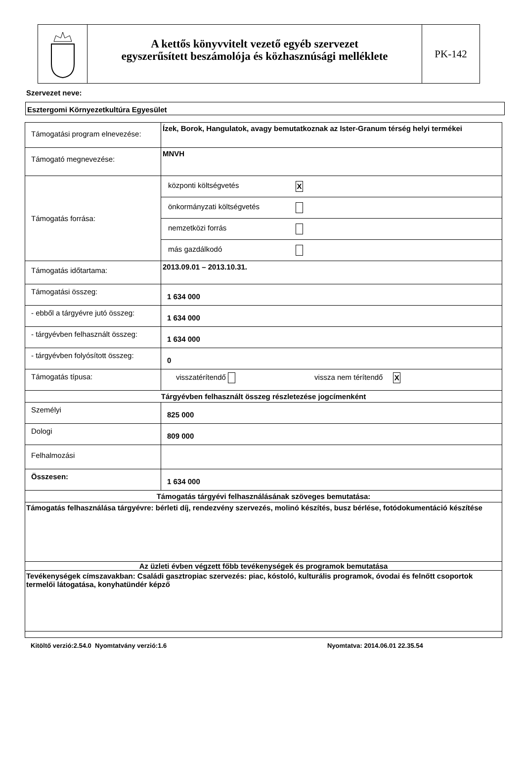A kettős könyvvitelt vezető egyéb szervezet
egyszerűsített beszámolója és közhasznúsági melléklete
PK-142
Szervezet neve:
Esztergomi Környezetkultúra Egyesület
| Támogatási program elnevezése: | Ízek, Borok, Hangulatok, avagy bemutatkoznak az Ister-Granum térség helyi termékei |
| Támogató megnevezése: | MNVH |
| Támogatás forrása: | / központi költségvetés / X / / önkormányzati költségvetés / / / nemzetközi forrás / / / más gazdálkodó / / |
| Támogatás időtartama: | 2013.09.01 – 2013.10.31. |
| Támogatási összeg: | 1 634 000 |
| - ebből a tárgyévre jutó összeg: | 1 634 000 |
| - tárgyévben felhasznált összeg: | 1 634 000 |
| - tárgyévben folyósított összeg: | 0 |
| Támogatás típusa: | visszatérítendő vissza nem térítendő X |
| Tárgyévben felhasznált összeg részletezése jogcímenként | |
| Személyi | 825 000 |
| Dologi | 809 000 |
| Felhalmozási | |
| Összesen: | 1 634 000 |
| Támogatás tárgyévi felhasználásának szöveges bemutatása: | |
| Támogatás felhasználása tárgyévre: bérleti díj, rendezvény szervezés, molinó készítés, busz bérlése, fotódokumentáció készítése | |
| Az üzleti évben végzett főbb tevékenységek és programok bemutatása | |
| Tevékenységek címszavakban: Családi gasztropiac szervezés: piac, kóstoló, kulturális programok, óvodai és felnőtt csoportok termelői látogatása, konyhatündér képző | |
Kitöltő verzió:2.54.0 Nyomtatvány verzió:1.6 Nyomtatva: 2014.06.01 22.35.54